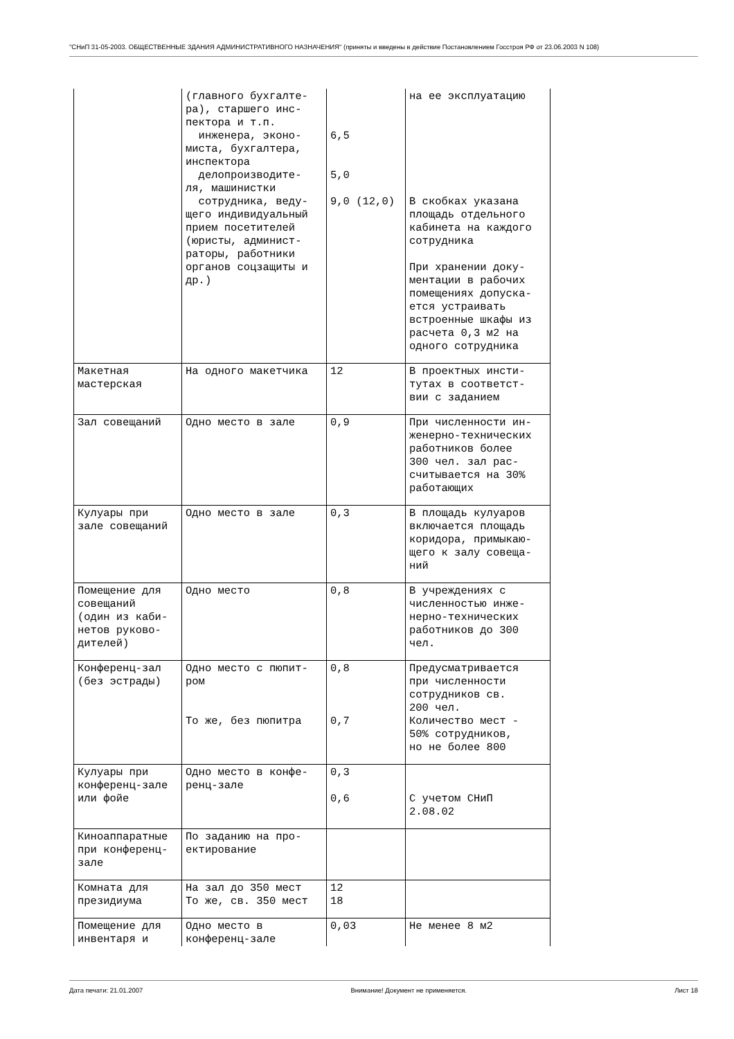"СНиП 31-05-2003. ОБЩЕСТВЕННЫЕ ЗДАНИЯ АДМИНИСТРАТИВНОГО НАЗНАЧЕНИЯ" (приняты и введены в действие Постановлением Госстроя РФ от 23.06.2003 N 108)
| | (главного бухгалте- ра), старшего инс- пектора и т.п. инженера, эконо- миста, бухгалтера, инспектора делопроизводите- ля, машинистки сотрудника, веду- щего индивидуальный прием посетителей (юристы, админист- раторы, работники органов соцзащиты и др.) | 6,5 5,0 9,0 (12,0) | на ее эксплуатацию В скобках указана площадь отдельного кабинета на каждого сотрудника При хранении доку- ментации в рабочих помещениях допуска- ется устраивать встроенные шкафы из расчета 0,3 м2 на одного сотрудника |
| Макетная мастерская | На одного макетчика | 12 | В проектных инсти- тутах в соответст- вии с заданием |
| Зал совещаний | Одно место в зале | 0,9 | При численности ин- женерно-технических работников более 300 чел. зал рас- считывается на 30% работающих |
| Кулуары при зале совещаний | Одно место в зале | 0,3 | В площадь кулуаров включается площадь коридора, примыкаю- щего к залу совеща- ний |
| Помещение для совещаний (один из каби- нетов руково- дителей) | Одно место | 0,8 | В учреждениях с численностью инже- нерно-технических работников до 300 чел. |
| Конференц-зал (без эстрады) | Одно место с пюпит- ром То же, без пюпитра | 0,8 0,7 | Предусматривается при численности сотрудников св. 200 чел. Количество мест - 50% сотрудников, но не более 800 |
| Кулуары при конференц-зале или фойе | Одно место в конфе- ренц-зале | 0,3 0,6 | С учетом СНиП 2.08.02 |
| Киноаппаратные при конференц- зале | По заданию на про- ектирование | | |
| Комната для президиума | На зал до 350 мест То же, св. 350 мест | 12 18 | |
| Помещение для инвентаря и | Одно место в конференц-зале | 0,03 | Не менее 8 м2 |
Дата печати: 21.01.2007 Внимание! Документ не применяется. Лист 18